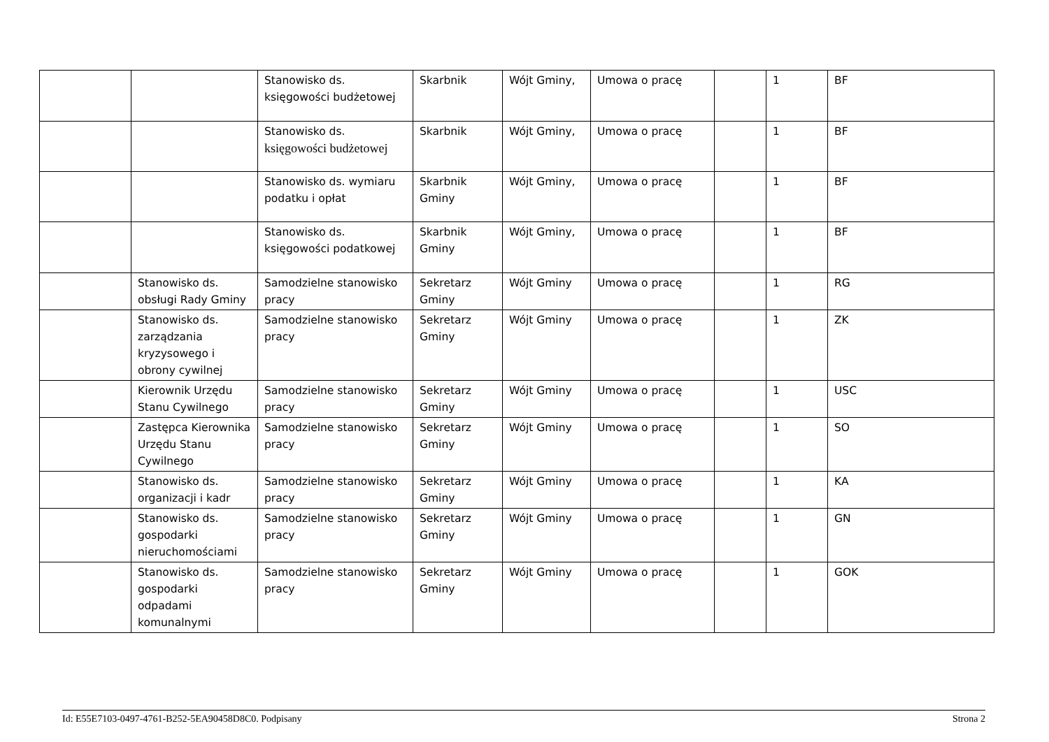| | | Stanowisko ds. księgowości budżetowej | Skarbnik | Wójt Gminy, | Umowa o pracę | | 1 | BF |
| | | Stanowisko ds. księgowości budżetowej | Skarbnik | Wójt Gminy, | Umowa o pracę | | 1 | BF |
| | | Stanowisko ds. wymiaru podatku i opłat | Skarbnik Gminy | Wójt Gminy, | Umowa o pracę | | 1 | BF |
| | | Stanowisko ds. księgowości podatkowej | Skarbnik Gminy | Wójt Gminy, | Umowa o pracę | | 1 | BF |
| | Stanowisko ds. obsługi Rady Gminy | Samodzielne stanowisko pracy | Sekretarz Gminy | Wójt Gminy | Umowa o pracę | | 1 | RG |
| | Stanowisko ds. zarządzania kryzysowego i obrony cywilnej | Samodzielne stanowisko pracy | Sekretarz Gminy | Wójt Gminy | Umowa o pracę | | 1 | ZK |
| | Kierownik Urzędu Stanu Cywilnego | Samodzielne stanowisko pracy | Sekretarz Gminy | Wójt Gminy | Umowa o pracę | | 1 | USC |
| | Zastępca Kierownika Urzędu Stanu Cywilnego | Samodzielne stanowisko pracy | Sekretarz Gminy | Wójt Gminy | Umowa o pracę | | 1 | SO |
| | Stanowisko ds. organizacji i kadr | Samodzielne stanowisko pracy | Sekretarz Gminy | Wójt Gminy | Umowa o pracę | | 1 | KA |
| | Stanowisko ds. gospodarki nieruchomościami | Samodzielne stanowisko pracy | Sekretarz Gminy | Wójt Gminy | Umowa o pracę | | 1 | GN |
| | Stanowisko ds. gospodarki odpadami komunalnymi | Samodzielne stanowisko pracy | Sekretarz Gminy | Wójt Gminy | Umowa o pracę | | 1 | GOK |
Id: E55E7103-0497-4761-B252-5EA90458D8C0. Podpisany Strona 2